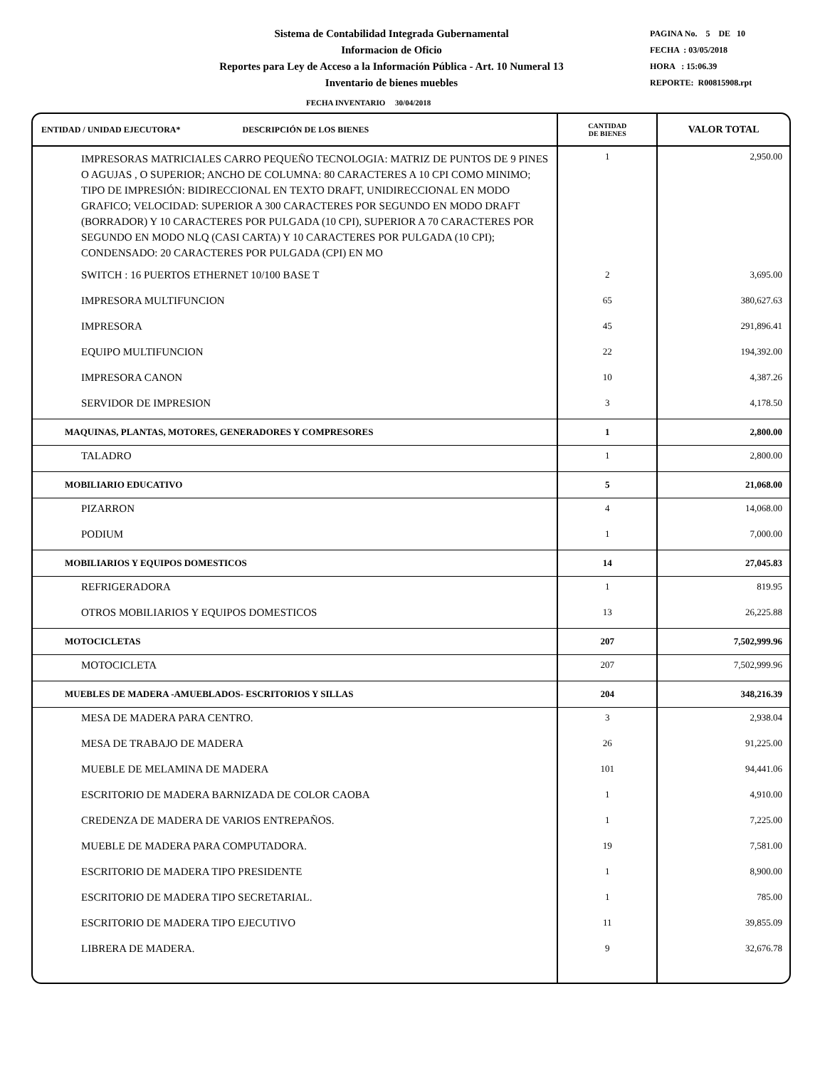Sistema de Contabilidad Integrada Gubernamental
Informacion de Oficio
Reportes para Ley de Acceso a la Información Pública - Art. 10 Numeral 13
Inventario de bienes muebles
PAGINA No. 5 DE 10
FECHA : 03/05/2018
HORA : 15:06.39
REPORTE: R00815908.rpt
FECHA INVENTARIO 30/04/2018
| ENTIDAD / UNIDAD EJECUTORA* DESCRIPCIÓN DE LOS BIENES | CANTIDAD DE BIENES | VALOR TOTAL |
| --- | --- | --- |
| IMPRESORAS MATRICIALES CARRO PEQUEÑO TECNOLOGIA: MATRIZ DE PUNTOS DE 9 PINES O AGUJAS , O SUPERIOR; ANCHO DE COLUMNA: 80 CARACTERES A 10 CPI COMO MINIMO; TIPO DE IMPRESIÓN: BIDIRECCIONAL EN TEXTO DRAFT, UNIDIRECCIONAL EN MODO GRAFICO; VELOCIDAD: SUPERIOR A 300 CARACTERES POR SEGUNDO EN MODO DRAFT (BORRADOR) Y 10 CARACTERES POR PULGADA (10 CPI), SUPERIOR A 70 CARACTERES POR SEGUNDO EN MODO NLQ (CASI CARTA) Y 10 CARACTERES POR PULGADA (10 CPI); CONDENSADO: 20 CARACTERES POR PULGADA (CPI) EN MO | 1 | 2,950.00 |
| SWITCH : 16 PUERTOS ETHERNET 10/100 BASE T | 2 | 3,695.00 |
| IMPRESORA MULTIFUNCION | 65 | 380,627.63 |
| IMPRESORA | 45 | 291,896.41 |
| EQUIPO MULTIFUNCION | 22 | 194,392.00 |
| IMPRESORA CANON | 10 | 4,387.26 |
| SERVIDOR DE IMPRESION | 3 | 4,178.50 |
| MAQUINAS, PLANTAS, MOTORES, GENERADORES Y COMPRESORES | 1 | 2,800.00 |
| TALADRO | 1 | 2,800.00 |
| MOBILIARIO EDUCATIVO | 5 | 21,068.00 |
| PIZARRON | 4 | 14,068.00 |
| PODIUM | 1 | 7,000.00 |
| MOBILIARIOS Y EQUIPOS DOMESTICOS | 14 | 27,045.83 |
| REFRIGERADORA | 1 | 819.95 |
| OTROS MOBILIARIOS Y EQUIPOS DOMESTICOS | 13 | 26,225.88 |
| MOTOCICLETAS | 207 | 7,502,999.96 |
| MOTOCICLETA | 207 | 7,502,999.96 |
| MUEBLES DE MADERA -AMUEBLADOS- ESCRITORIOS Y SILLAS | 204 | 348,216.39 |
| MESA DE MADERA PARA CENTRO. | 3 | 2,938.04 |
| MESA DE TRABAJO DE MADERA | 26 | 91,225.00 |
| MUEBLE DE MELAMINA DE MADERA | 101 | 94,441.06 |
| ESCRITORIO DE MADERA BARNIZADA DE COLOR CAOBA | 1 | 4,910.00 |
| CREDENZA DE MADERA DE VARIOS ENTREPAÑOS. | 1 | 7,225.00 |
| MUEBLE DE MADERA PARA COMPUTADORA. | 19 | 7,581.00 |
| ESCRITORIO DE MADERA TIPO PRESIDENTE | 1 | 8,900.00 |
| ESCRITORIO DE MADERA TIPO SECRETARIAL. | 1 | 785.00 |
| ESCRITORIO DE MADERA TIPO EJECUTIVO | 11 | 39,855.09 |
| LIBRERA DE MADERA. | 9 | 32,676.78 |